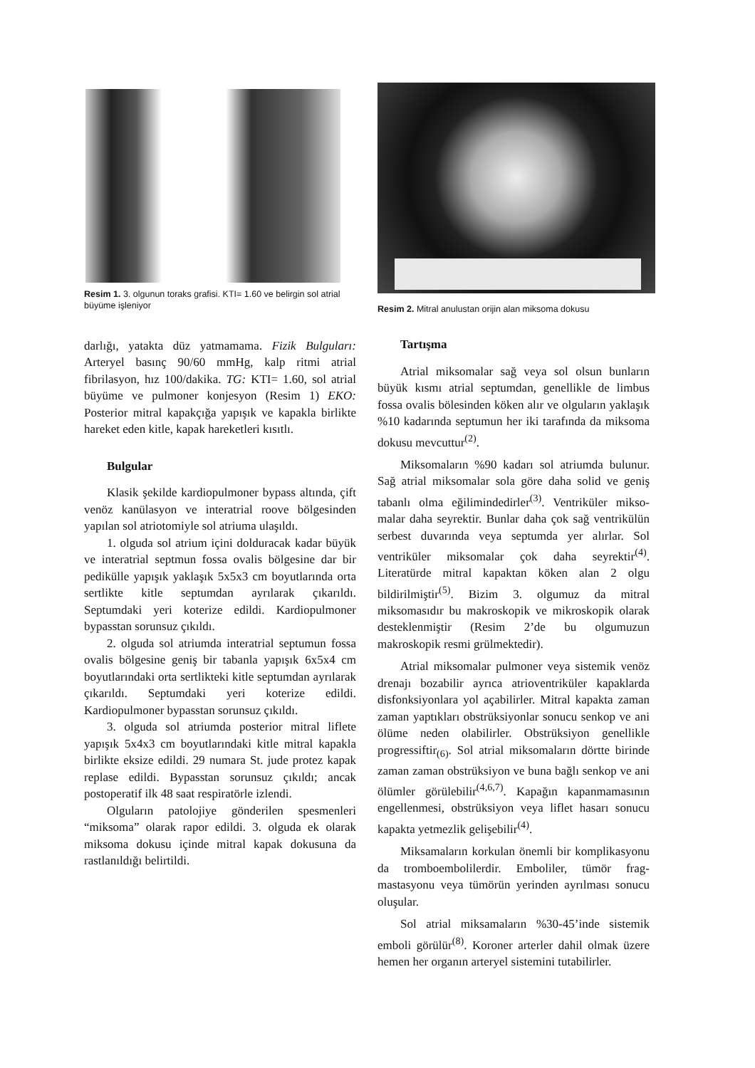Resim 1. 3. olgunun toraks grafisi. KTI= 1.60 ve belirgin sol atrial büyüme işleniyor
darlığı, yatakta düz yatmamama. Fizik Bulguları: Arteryel basınç 90/60 mmHg, kalp ritmi atrial fibrilasyon, hız 100/dakika. TG: KTI= 1.60, sol atrial büyüme ve pulmoner konjesyon (Resim 1) EKO: Posterior mitral kapakçığa yapışık ve kapakla birlikte hareket eden kitle, kapak hareketleri kısıtlı.
Bulgular
Klasik şekilde kardiopulmoner bypass altında, çift venöz kanülasyon ve interatrial roove bölgesinden yapılan sol atriotomiyle sol atriuma ulaşıldı.
1. olguda sol atrium içini dolduracak kadar büyük ve interatrial septmun fossa ovalis bölgesine dar bir pedikülle yapışık yaklaşık 5x5x3 cm boyutlarında orta sertlikte kitle septumdan ayrılarak çıkarıldı. Septumdaki yeri koterize edildi. Kardiopulmoner bypasstan sorunsuz çıkıldı.
2. olguda sol atriumda interatrial septumun fossa ovalis bölgesine geniş bir tabanla yapışık 6x5x4 cm boyutlarındaki orta sertlikteki kitle septumdan ayrılarak çıkarıldı. Septumdaki yeri koterize edildi. Kardiopulmoner bypasstan sorunsuz çıkıldı.
3. olguda sol atriumda posterior mitral liflete yapışık 5x4x3 cm boyutlarındaki kitle mitral kapakla birlikte eksize edildi. 29 numara St. jude protez kapak replase edildi. Bypasstan sorunsuz çıkıldı; ancak postoperatif ilk 48 saat respiratörle izlendi.
Olguların patolojiye gönderilen spesmenleri “miksoma” olarak rapor edildi. 3. olguda ek olarak miksoma dokusu içinde mitral kapak dokusuna da rastlanıldığı belirtildi.
Resim 2. Mitral anulustan orijin alan miksoma dokusu
Tartışma
Atrial miksomalar sağ veya sol olsun bunların büyük kısmı atrial septumdan, genellikle de limbus fossa ovalis bölesinden köken alır ve olguların yaklaşık %10 kadarında septumun her iki tarafında da miksoma dokusu mevcuttur<sup>(2)</sup>.
Miksomaların %90 kadarı sol atriumda bulunur. Sağ atrial miksomalar sola göre daha solid ve geniş tabanlı olma eğilimindedirler<sup>(3)</sup>. Ventriküler mikso­malar daha seyrektir. Bunlar daha çok sağ ventrikülün serbest duvarında veya septumda yer alırlar. Sol ventriküler miksomalar çok daha seyrektir<sup>(4)</sup>. Literatürde mitral kapaktan köken alan 2 olgu bildirilmiştir<sup>(5)</sup>. Bizim 3. olgumuz da mitral miksomasıdır bu makroskopik ve mikroskopik olarak desteklenmiştir (Resim 2’de bu olgumuzun makroskopik resmi grülmektedir).
Atrial miksomalar pulmoner veya sistemik venöz drenajı bozabilir ayrıca atrioventriküler kapaklarda disfonksiyonlara yol açabilirler. Mitral kapakta zaman zaman yaptıkları obstrüksiyonlar sonucu senkop ve ani ölüme neden olabilirler. Obstrüksiyon genellikle progressiftir<sub>(6)</sub>. Sol atrial miksomaların dörtte birinde zaman zaman obstrüksiyon ve buna bağlı senkop ve ani ölümler görülebilir<sup>(4,6,7)</sup>. Kapağın kapanmamasının engellen­mesi, obstrüksiyon veya liflet hasarı sonucu kapakta yetmezlik gelişebilir<sup>(4)</sup>.
Miksamaların korkulan önemli bir komplikas­yonu da tromboembolilerdir. Emboliler, tümör frag­mastasyonu veya tümörün yerinden ayrılması sonucu oluşular.
Sol atrial miksamaların %30-45’inde sistemik emboli görülür<sup>(8)</sup>. Koroner arterler dahil olmak üzere hemen her organın arteryel sistemini tutabilirler.